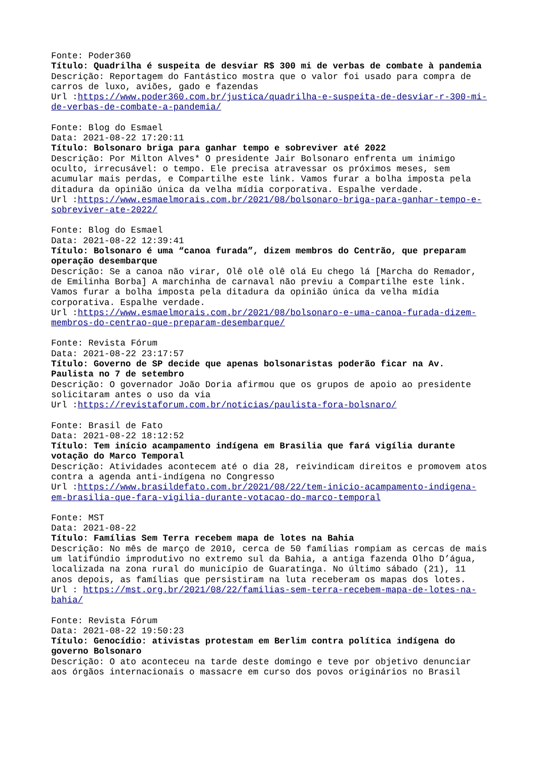Fonte: Poder360
Título: Quadrilha é suspeita de desviar R$ 300 mi de verbas de combate à pandemia
Descrição: Reportagem do Fantástico mostra que o valor foi usado para compra de carros de luxo, aviões, gado e fazendas
Url :https://www.poder360.com.br/justica/quadrilha-e-suspeita-de-desviar-r-300-mi-de-verbas-de-combate-a-pandemia/
Fonte: Blog do Esmael
Data: 2021-08-22 17:20:11
Título: Bolsonaro briga para ganhar tempo e sobreviver até 2022
Descrição: Por Milton Alves* O presidente Jair Bolsonaro enfrenta um inimigo oculto, irrecusável: o tempo. Ele precisa atravessar os próximos meses, sem acumular mais perdas, e Compartilhe este link. Vamos furar a bolha imposta pela ditadura da opinião única da velha mídia corporativa. Espalhe verdade.
Url :https://www.esmaelmorais.com.br/2021/08/bolsonaro-briga-para-ganhar-tempo-e-sobreviver-ate-2022/
Fonte: Blog do Esmael
Data: 2021-08-22 12:39:41
Título: Bolsonaro é uma “canoa furada”, dizem membros do Centrão, que preparam operação desembarque
Descrição: Se a canoa não virar, Olê olê olê olá Eu chego lá [Marcha do Remador, de Emilinha Borba] A marchinha de carnaval não previu a Compartilhe este link. Vamos furar a bolha imposta pela ditadura da opinião única da velha mídia corporativa. Espalhe verdade.
Url :https://www.esmaelmorais.com.br/2021/08/bolsonaro-e-uma-canoa-furada-dizem-membros-do-centrao-que-preparam-desembarque/
Fonte: Revista Fórum
Data: 2021-08-22 23:17:57
Título: Governo de SP decide que apenas bolsonaristas poderão ficar na Av. Paulista no 7 de setembro
Descrição: O governador João Doria afirmou que os grupos de apoio ao presidente solicitaram antes o uso da via
Url :https://revistaforum.com.br/noticias/paulista-fora-bolsnaro/
Fonte: Brasil de Fato
Data: 2021-08-22 18:12:52
Título: Tem início acampamento indígena em Brasilia que fará vigília durante votação do Marco Temporal
Descrição: Atividades acontecem até o dia 28, reivindicam direitos e promovem atos contra a agenda anti-indígena no Congresso
Url :https://www.brasildefato.com.br/2021/08/22/tem-inicio-acampamento-indigena-em-brasilia-que-fara-vigilia-durante-votacao-do-marco-temporal
Fonte: MST
Data: 2021-08-22
Título: Famílias Sem Terra recebem mapa de lotes na Bahia
Descrição: No mês de março de 2010, cerca de 50 famílias rompiam as cercas de mais um latifúndio improdutivo no extremo sul da Bahia, a antiga fazenda Olho D’água, localizada na zona rural do município de Guaratinga. No último sábado (21), 11 anos depois, as famílias que persistiram na luta receberam os mapas dos lotes.
Url : https://mst.org.br/2021/08/22/familias-sem-terra-recebem-mapa-de-lotes-na-bahia/
Fonte: Revista Fórum
Data: 2021-08-22 19:50:23
Título: Genocídio: ativistas protestam em Berlim contra política indígena do governo Bolsonaro
Descrição: O ato aconteceu na tarde deste domingo e teve por objetivo denunciar aos órgãos internacionais o massacre em curso dos povos originários no Brasil